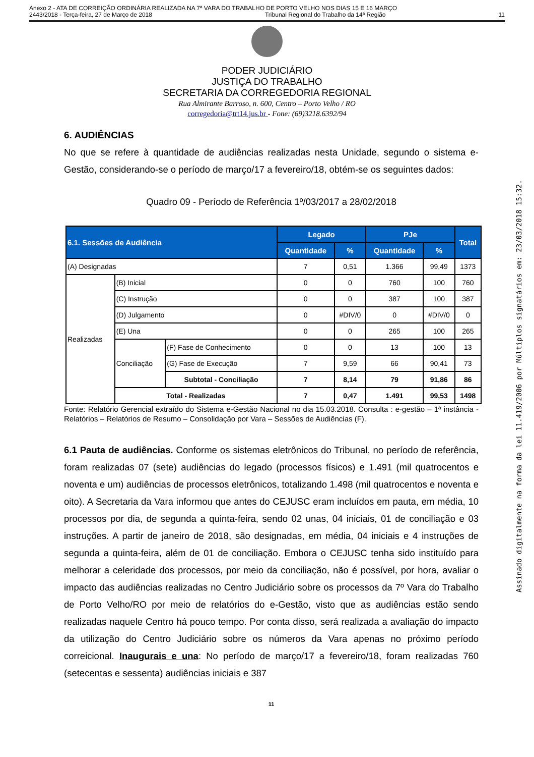Anexo 2 - ATA DE CORREIÇÃO ORDINÁRIA REALIZADA NA 7ª VARA DO TRABALHO DE PORTO VELHO NOS DIAS 15 E 16 MARÇO
2443/2018 - Terça-feira, 27 de Março de 2018 Tribunal Regional do Trabalho da 14ª Região 11
PODER JUDICIÁRIO
JUSTIÇA DO TRABALHO
SECRETARIA DA CORREGEDORIA REGIONAL
Rua Almirante Barroso, n. 600, Centro – Porto Velho / RO
corregedoria@trt14.jus.br - Fone: (69)3218.6392/94
6. AUDIÊNCIAS
No que se refere à quantidade de audiências realizadas nesta Unidade, segundo o sistema e-Gestão, considerando-se o período de março/17 a fevereiro/18, obtém-se os seguintes dados:
Quadro 09 - Período de Referência 1º/03/2017 a 28/02/2018
| 6.1. Sessões de Audiência | | | Legado | | PJe | | Total |
| --- | --- | --- | --- | --- | --- | --- | --- |
| | | | Quantidade | % | Quantidade | % | |
| (A) Designadas | | | 7 | 0,51 | 1.366 | 99,49 | 1373 |
| Realizadas | (B) Inicial | | 0 | 0 | 760 | 100 | 760 |
| | (C) Instrução | | 0 | 0 | 387 | 100 | 387 |
| | (D) Julgamento | | 0 | #DIV/0 | 0 | #DIV/0 | 0 |
| | (E) Una | | 0 | 0 | 265 | 100 | 265 |
| | Conciliação | (F) Fase de Conhecimento | 0 | 0 | 13 | 100 | 13 |
| | | (G) Fase de Execução | 7 | 9,59 | 66 | 90,41 | 73 |
| | | Subtotal - Conciliação | 7 | 8,14 | 79 | 91,86 | 86 |
| | Total - Realizadas | | 7 | 0,47 | 1.491 | 99,53 | 1498 |
Fonte: Relatório Gerencial extraído do Sistema e-Gestão Nacional no dia 15.03.2018. Consulta : e-gestão – 1ª instância - Relatórios – Relatórios de Resumo – Consolidação por Vara – Sessões de Audiências (F).
6.1 Pauta de audiências. Conforme os sistemas eletrônicos do Tribunal, no período de referência, foram realizadas 07 (sete) audiências do legado (processos físicos) e 1.491 (mil quatrocentos e noventa e um) audiências de processos eletrônicos, totalizando 1.498 (mil quatrocentos e noventa e oito). A Secretaria da Vara informou que antes do CEJUSC eram incluídos em pauta, em média, 10 processos por dia, de segunda a quinta-feira, sendo 02 unas, 04 iniciais, 01 de conciliação e 03 instruções. A partir de janeiro de 2018, são designadas, em média, 04 iniciais e 4 instruções de segunda a quinta-feira, além de 01 de conciliação. Embora o CEJUSC tenha sido instituído para melhorar a celeridade dos processos, por meio da conciliação, não é possível, por hora, avaliar o impacto das audiências realizadas no Centro Judiciário sobre os processos da 7º Vara do Trabalho de Porto Velho/RO por meio de relatórios do e-Gestão, visto que as audiências estão sendo realizadas naquele Centro há pouco tempo. Por conta disso, será realizada a avaliação do impacto da utilização do Centro Judiciário sobre os números da Vara apenas no próximo período correicional. Inaugurais e una: No período de março/17 a fevereiro/18, foram realizadas 760 (setecentas e sessenta) audiências iniciais e 387
11
Assinado digitalmente na forma da lei 11.419/2006 por Múltiplos signatários em: 23/03/2018 15:32.